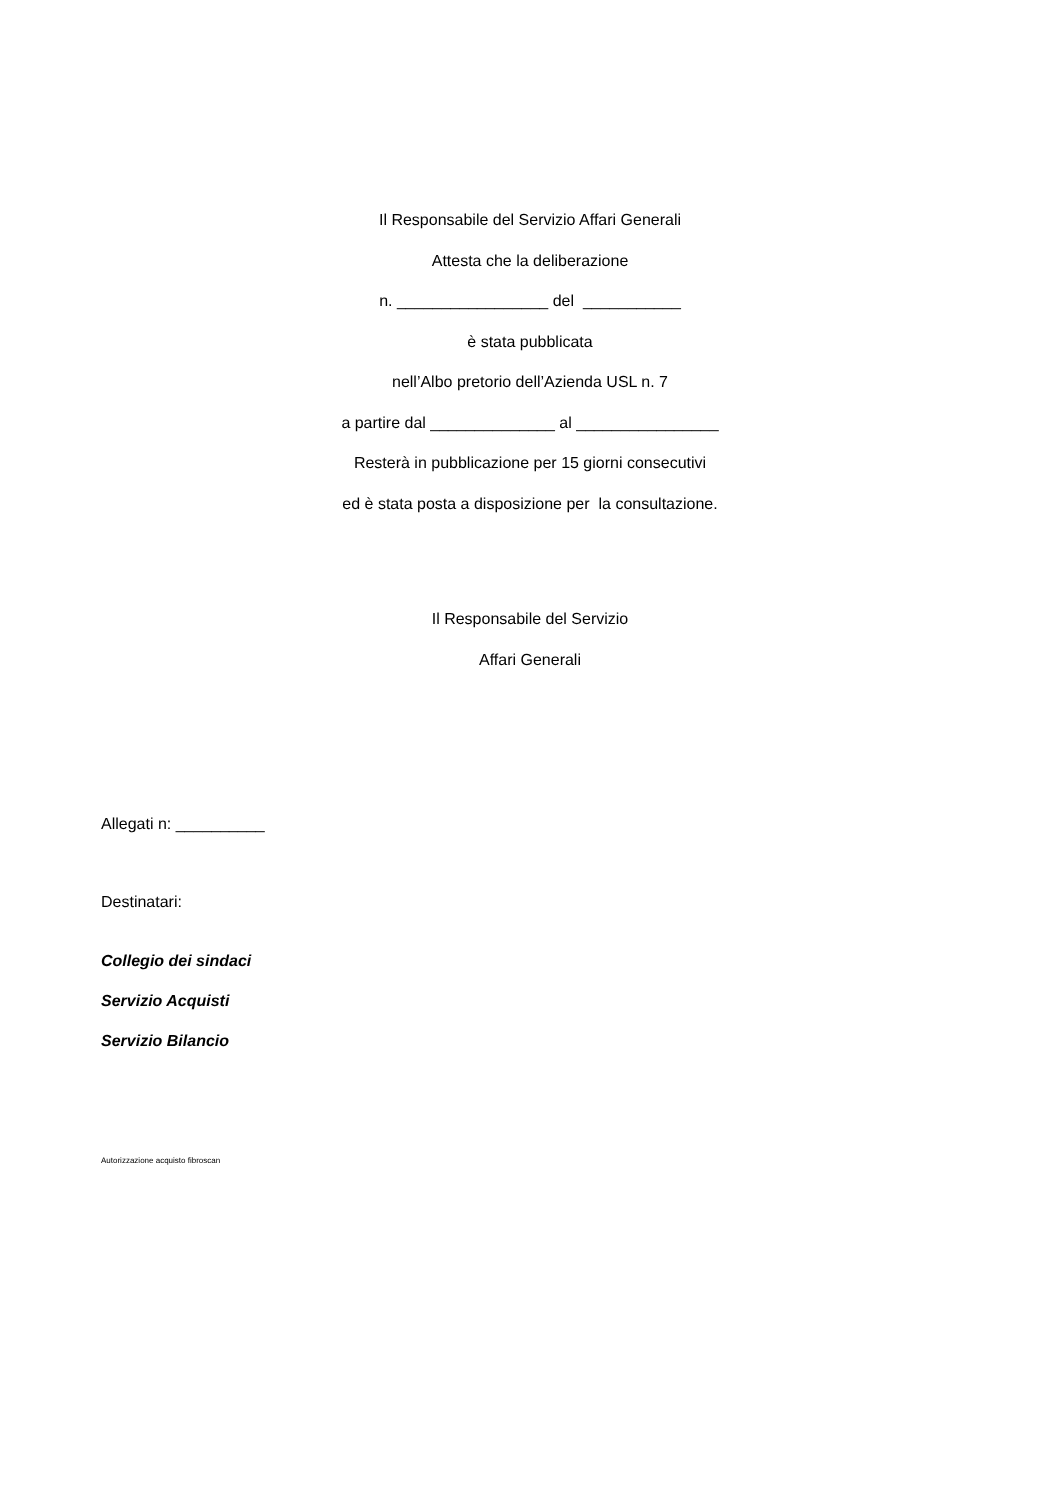Il Responsabile del Servizio Affari Generali
Attesta che la deliberazione
n. _________________ del ___________
è stata pubblicata
nell’Albo pretorio dell’Azienda USL n. 7
a partire dal ______________ al ________________
Resterà in pubblicazione per 15 giorni consecutivi
ed è stata posta a disposizione per la consultazione.
Il Responsabile del Servizio
Affari Generali
Allegati n: __________
Destinatari:
Collegio dei sindaci
Servizio Acquisti
Servizio Bilancio
Autorizzazione acquisto fibroscan